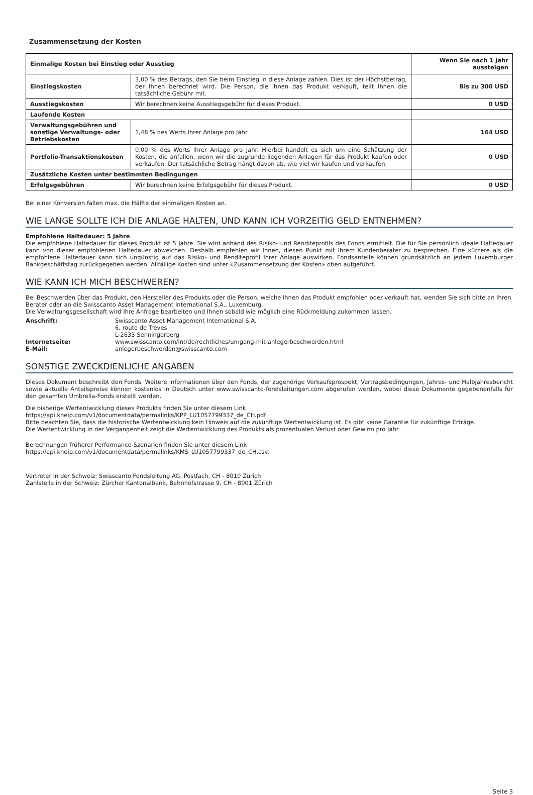Zusammensetzung der Kosten
| Einmalige Kosten bei Einstieg oder Ausstieg | | Wenn Sie nach 1 Jahr aussteigen |
| Einstiegskosten | 3,00 % des Betrags, den Sie beim Einstieg in diese Anlage zahlen. Dies ist der Höchstbetrag, der Ihnen berechnet wird. Die Person, die Ihnen das Produkt verkauft, teilt Ihnen die tatsächliche Gebühr mit. | Bis zu 300 USD |
| Ausstiegskosten | Wir berechnen keine Ausstiegsgebühr für dieses Produkt. | 0 USD |
| Laufende Kosten | | |
| Verwaltungsgebühren und sonstige Verwaltungs- oder Betriebskosten | 1,48 % des Werts Ihrer Anlage pro Jahr. | 164 USD |
| Portfolio-Transaktionskosten | 0,00 % des Werts Ihrer Anlage pro Jahr. Hierbei handelt es sich um eine Schätzung der Kosten, die anfallen, wenn wir die zugrunde liegenden Anlagen für das Produkt kaufen oder verkaufen. Der tatsächliche Betrag hängt davon ab, wie viel wir kaufen und verkaufen. | 0 USD |
| Zusätzliche Kosten unter bestimmten Bedingungen | | |
| Erfolgsgebühren | Wir berechnen keine Erfolgsgebühr für dieses Produkt. | 0 USD |
Bei einer Konversion fallen max. die Hälfte der einmaligen Kosten an.
WIE LANGE SOLLTE ICH DIE ANLAGE HALTEN, UND KANN ICH VORZEITIG GELD ENTNEHMEN?
Empfohlene Haltedauer: 5 Jahre
Die empfohlene Haltedauer für dieses Produkt ist 5 Jahre. Sie wird anhand des Risiko- und Renditeprofils des Fonds ermittelt. Die für Sie persönlich ideale Haltedauer kann von dieser empfohlenen Haltedauer abweichen. Deshalb empfehlen wir Ihnen, diesen Punkt mit Ihrem Kundenberater zu besprechen. Eine kürzere als die empfohlene Haltedauer kann sich ungünstig auf das Risiko- und Renditeprofil Ihrer Anlage auswirken. Fondsanteile können grundsätzlich an jedem Luxemburger Bankgeschäftstag zurückgegeben werden. Allfällige Kosten sind unter «Zusammensetzung der Kosten» oben aufgeführt.
WIE KANN ICH MICH BESCHWEREN?
Bei Beschwerden über das Produkt, den Hersteller des Produkts oder die Person, welche Ihnen das Produkt empfohlen oder verkauft hat, wenden Sie sich bitte an Ihren Berater oder an die Swisscanto Asset Management International S.A., Luxemburg.
Die Verwaltungsgesellschaft wird Ihre Anfrage bearbeiten und Ihnen sobald wie möglich eine Rückmeldung zukommen lassen.
| Anschrift: | Swisscanto Asset Management International S.A. 6, route de Trèves L-2633 Senningerberg |
| Internetseite: | www.swisscanto.com/int/de/rechtliches/umgang-mit-anlegerbeschwerden.html |
| E-Mail: | anlegerbeschwerden@swisscanto.com |
SONSTIGE ZWECKDIENLICHE ANGABEN
Dieses Dokument beschreibt den Fonds. Weitere Informationen über den Fonds, der zugehörige Verkaufsprospekt, Vertragsbedingungen, Jahres- und Halbjahresbericht sowie aktuelle Anteilspreise können kostenlos in Deutsch unter www.swisscanto-fondsleitungen.com abgerufen werden, wobei diese Dokumente gegebenenfalls für den gesamten Umbrella-Fonds erstellt werden.
Die bisherige Wertentwicklung dieses Produkts finden Sie unter diesem Link
https://api.kneip.com/v1/documentdata/permalinks/KPP_LU1057799337_de_CH.pdf
Bitte beachten Sie, dass die historische Wertentwicklung kein Hinweis auf die zukünftige Wertentwicklung ist. Es gibt keine Garantie für zukünftige Erträge.
Die Wertentwicklung in der Vergangenheit zeigt die Wertentwicklung des Produkts als prozentualen Verlust oder Gewinn pro Jahr.
Berechnungen früherer Performance-Szenarien finden Sie unter diesem Link
https://api.kneip.com/v1/documentdata/permalinks/KMS_LU1057799337_de_CH.csv.
Vertreter in der Schweiz: Swisscanto Fondsleitung AG, Postfach, CH - 8010 Zürich
Zahlstelle in der Schweiz: Zürcher Kantonalbank, Bahnhofstrasse 9, CH - 8001 Zürich
Seite 3